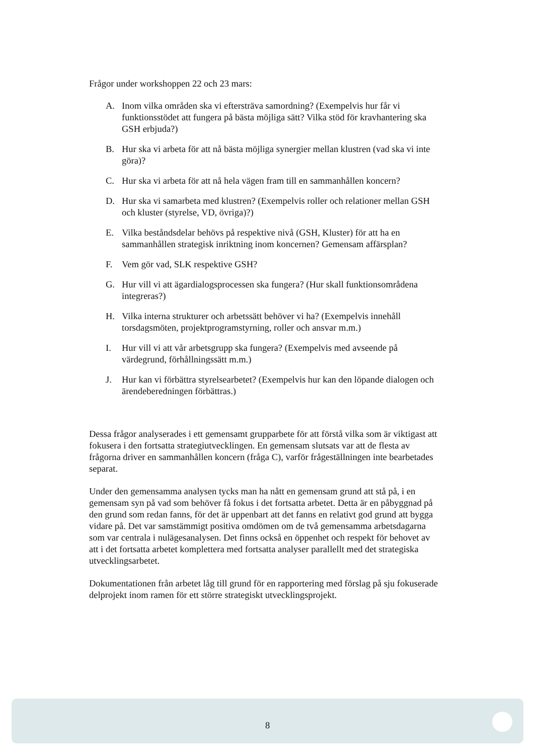Frågor under workshoppen 22 och 23 mars:
A. Inom vilka områden ska vi eftersträva samordning? (Exempelvis hur får vi funktionsstödet att fungera på bästa möjliga sätt? Vilka stöd för kravhantering ska GSH erbjuda?)
B. Hur ska vi arbeta för att nå bästa möjliga synergier mellan klustren (vad ska vi inte göra)?
C. Hur ska vi arbeta för att nå hela vägen fram till en sammanhållen koncern?
D. Hur ska vi samarbeta med klustren? (Exempelvis roller och relationer mellan GSH och kluster (styrelse, VD, övriga)?)
E. Vilka beståndsdelar behövs på respektive nivå (GSH, Kluster) för att ha en sammanhållen strategisk inriktning inom koncernen? Gemensam affärsplan?
F. Vem gör vad, SLK respektive GSH?
G. Hur vill vi att ägardialogsprocessen ska fungera? (Hur skall funktionsområdena integreras?)
H. Vilka interna strukturer och arbetssätt behöver vi ha? (Exempelvis innehåll torsdagsmöten, projektprogramstyrning, roller och ansvar m.m.)
I. Hur vill vi att vår arbetsgrupp ska fungera? (Exempelvis med avseende på värdegrund, förhållningssätt m.m.)
J. Hur kan vi förbättra styrelsearbetet? (Exempelvis hur kan den löpande dialogen och ärendeberedningen förbättras.)
Dessa frågor analyserades i ett gemensamt grupparbete för att förstå vilka som är viktigast att fokusera i den fortsatta strategiutvecklingen. En gemensam slutsats var att de flesta av frågorna driver en sammanhållen koncern (fråga C), varför frågeställningen inte bearbetades separat.
Under den gemensamma analysen tycks man ha nått en gemensam grund att stå på, i en gemensam syn på vad som behöver få fokus i det fortsatta arbetet. Detta är en påbyggnad på den grund som redan fanns, för det är uppenbart att det fanns en relativt god grund att bygga vidare på. Det var samstämmigt positiva omdömen om de två gemensamma arbetsdagarna som var centrala i nulägesanalysen. Det finns också en öppenhet och respekt för behovet av att i det fortsatta arbetet komplettera med fortsatta analyser parallellt med det strategiska utvecklingsarbetet.
Dokumentationen från arbetet låg till grund för en rapportering med förslag på sju fokuserade delprojekt inom ramen för ett större strategiskt utvecklingsprojekt.
8